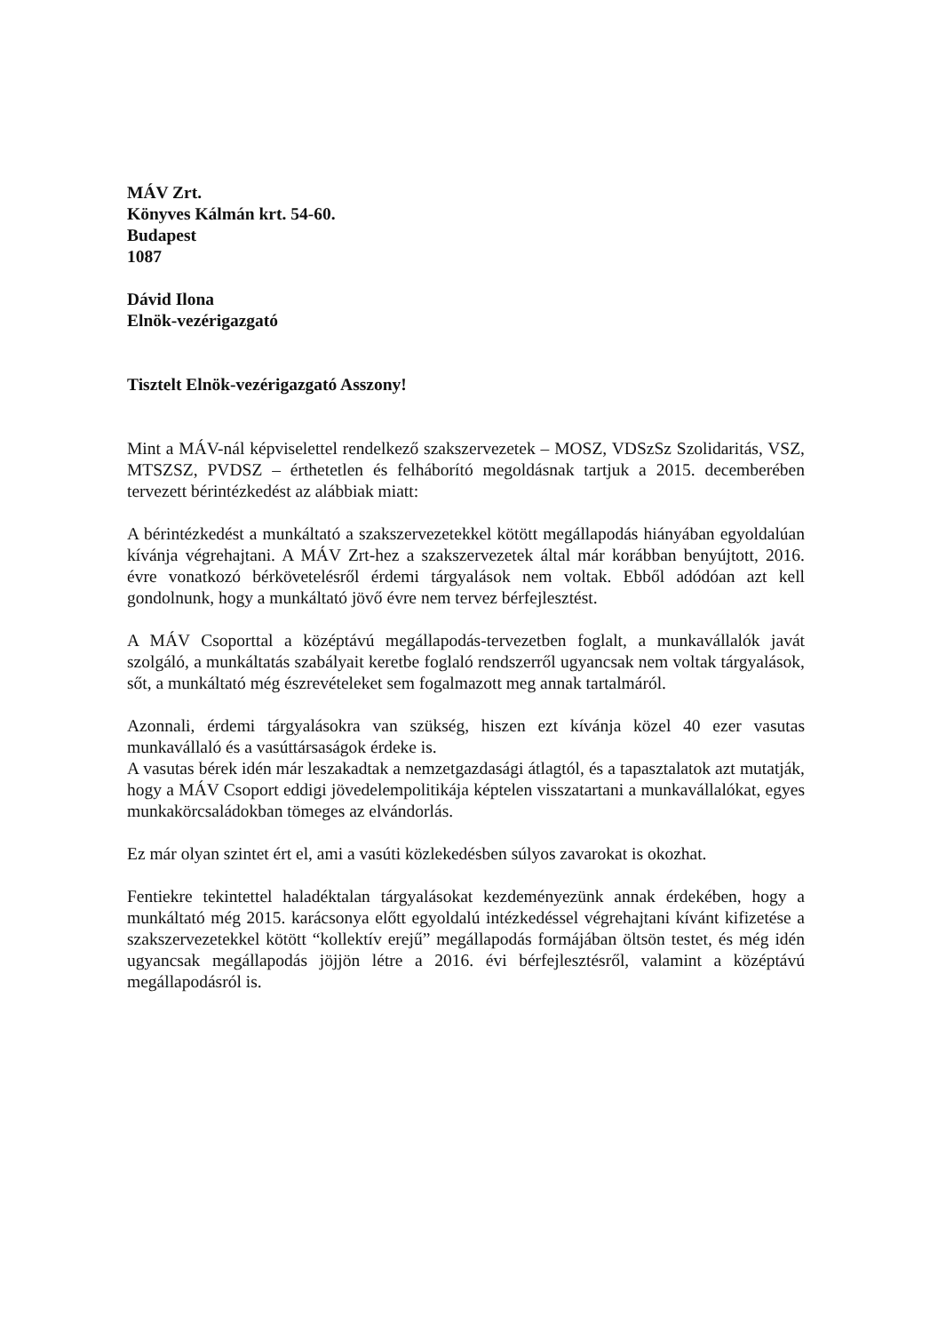MÁV Zrt.
Könyves Kálmán krt. 54-60.
Budapest
1087
Dávid Ilona
Elnök-vezérigazgató
Tisztelt Elnök-vezérigazgató Asszony!
Mint a MÁV-nál képviselettel rendelkező szakszervezetek – MOSZ, VDSzSz Szolidaritás, VSZ, MTSZSZ, PVDSZ – érthetetlen és felháborító megoldásnak tartjuk a 2015. decemberében tervezett bérintézkedést az alábbiak miatt:
A bérintézkedést a munkáltató a szakszervezetekkel kötött megállapodás hiányában egyoldalúan kívánja végrehajtani. A MÁV Zrt-hez a szakszervezetek által már korábban benyújtott, 2016. évre vonatkozó bérkövetelésről érdemi tárgyalások nem voltak. Ebből adódóan azt kell gondolnunk, hogy a munkáltató jövő évre nem tervez bérfejlesztést.
A MÁV Csoporttal a középtávú megállapodás-tervezetben foglalt, a munkavállalók javát szolgáló, a munkáltatás szabályait keretbe foglaló rendszerről ugyancsak nem voltak tárgyalások, sőt, a munkáltató még észrevételeket sem fogalmazott meg annak tartalmáról.
Azonnali, érdemi tárgyalásokra van szükség, hiszen ezt kívánja közel 40 ezer vasutas munkavállaló és a vasúttársaságok érdeke is.
A vasutas bérek idén már leszakadtak a nemzetgazdasági átlagtól, és a tapasztalatok azt mutatják, hogy a MÁV Csoport eddigi jövedelempolitikája képtelen visszatartani a munkavállalókat, egyes munkakörcsaládokban tömeges az elvándorlás.
Ez már olyan szintet ért el, ami a vasúti közlekedésben súlyos zavarokat is okozhat.
Fentiekre tekintettel haladéktalan tárgyalásokat kezdeményezünk annak érdekében, hogy a munkáltató még 2015. karácsonya előtt egyoldalú intézkedéssel végrehajtani kívánt kifizetése a szakszervezetekkel kötött “kollektív erejű” megállapodás formájában öltsön testet, és még idén ugyancsak megállapodás jöjjön létre a 2016. évi bérfejlesztésről, valamint a középtávú megállapodásról is.